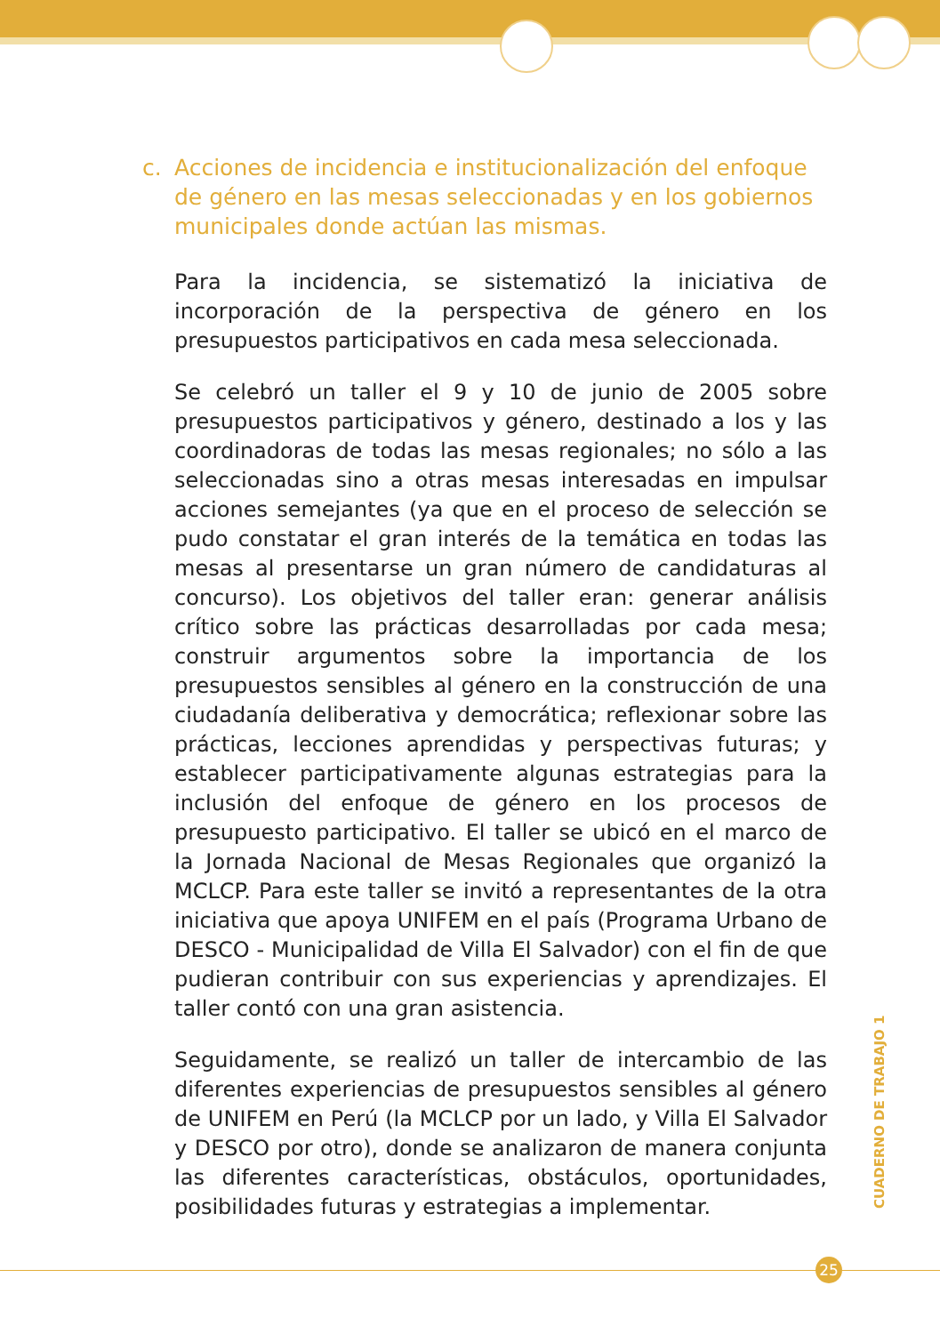c. Acciones de incidencia e institucionalización del enfoque de género en las mesas seleccionadas y en los gobiernos municipales donde actúan las mismas.
Para la incidencia, se sistematizó la iniciativa de incorporación de la perspectiva de género en los presupuestos participativos en cada mesa seleccionada.
Se celebró un taller el 9 y 10 de junio de 2005 sobre presupuestos participativos y género, destinado a los y las coordinadoras de todas las mesas regionales; no sólo a las seleccionadas sino a otras mesas interesadas en impulsar acciones semejantes (ya que en el proceso de selección se pudo constatar el gran interés de la temática en todas las mesas al presentarse un gran número de candidaturas al concurso). Los objetivos del taller eran: generar análisis crítico sobre las prácticas desarrolladas por cada mesa; construir argumentos sobre la importancia de los presupuestos sensibles al género en la construcción de una ciudadanía deliberativa y democrática; reflexionar sobre las prácticas, lecciones aprendidas y perspectivas futuras; y establecer participativamente algunas estrategias para la inclusión del enfoque de género en los procesos de presupuesto participativo. El taller se ubicó en el marco de la Jornada Nacional de Mesas Regionales que organizó la MCLCP. Para este taller se invitó a representantes de la otra iniciativa que apoya UNIFEM en el país (Programa Urbano de DESCO - Municipalidad de Villa El Salvador) con el fin de que pudieran contribuir con sus experiencias y aprendizajes. El taller contó con una gran asistencia.
Seguidamente, se realizó un taller de intercambio de las diferentes experiencias de presupuestos sensibles al género de UNIFEM en Perú (la MCLCP por un lado, y Villa El Salvador y DESCO por otro), donde se analizaron de manera conjunta las diferentes características, obstáculos, oportunidades, posibilidades futuras y estrategias a implementar.
CUADERNO DE TRABAJO 1
25